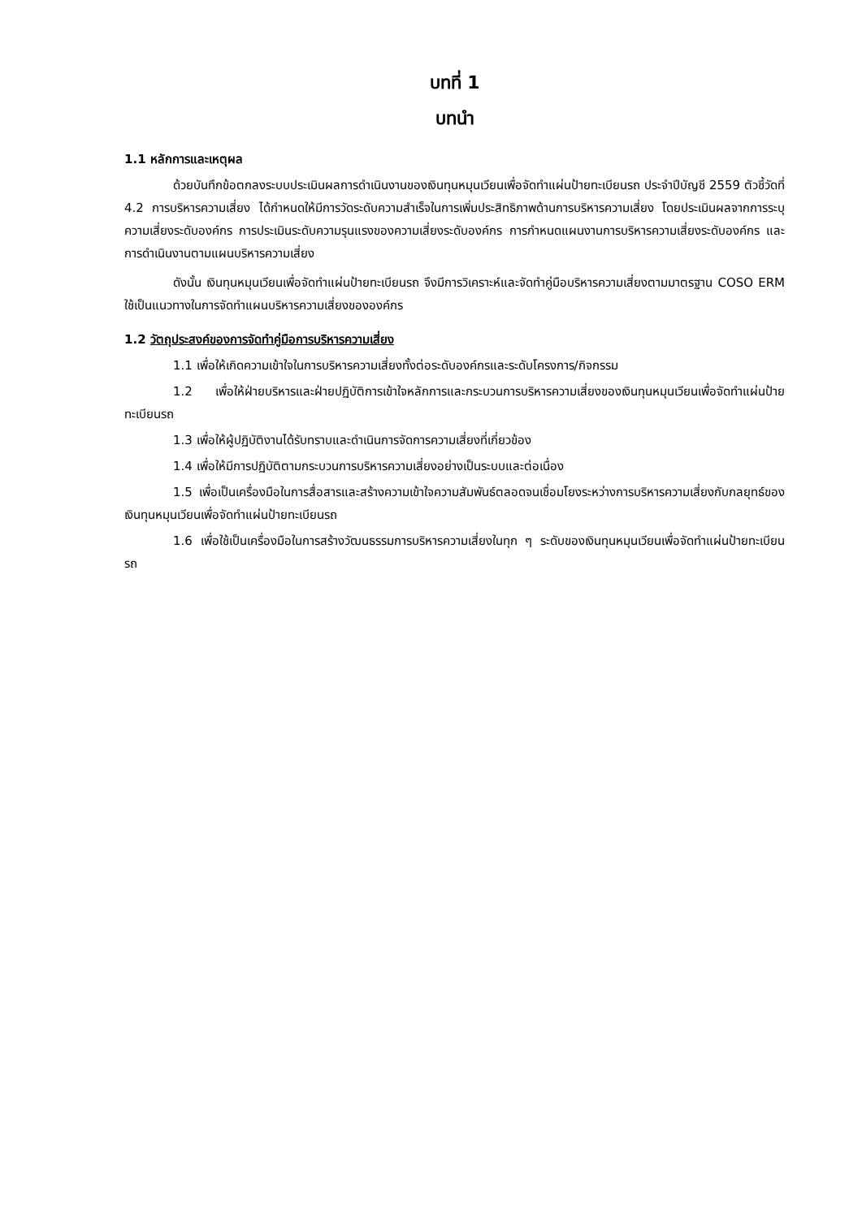บทที่ 1
บทนำ
1.1 หลักการและเหตุผล
ด้วยบันทึกข้อตกลงระบบประเมินผลการดำเนินงานของเงินทุนหมุนเวียนเพื่อจัดทำแผ่นป้ายทะเบียนรถ ประจำปีบัญชี 2559 ตัวชี้วัดที่ 4.2 การบริหารความเสี่ยง ได้กำหนดให้มีการวัดระดับความสำเร็จในการเพิ่มประสิทธิภาพด้านการบริหารความเสี่ยง โดยประเมินผลจากการระบุ ความเสี่ยงระดับองค์กร การประเมินระดับความรุนแรงของความเสี่ยงระดับองค์กร การกำหนดแผนงานการบริหารความเสี่ยงระดับองค์กร และการดำเนินงานตามแผนบริหารความเสี่ยง
ดังนั้น เงินทุนหมุนเวียนเพื่อจัดทำแผ่นป้ายทะเบียนรถ จึงมีการวิเคราะห์และจัดทำคู่มือบริหารความเสี่ยงตามมาตรฐาน COSO ERM ใช้เป็นแนวทางในการจัดทำแผนบริหารความเสี่ยงขององค์กร
1.2 วัตถุประสงค์ของการจัดทำคู่มือการบริหารความเสี่ยง
1.1 เพื่อให้เกิดความเข้าใจในการบริหารความเสี่ยงทั้งต่อระดับองค์กรและระดับโครงการ/กิจกรรม
1.2 เพื่อให้ฝ่ายบริหารและฝ่ายปฏิบัติการเข้าใจหลักการและกระบวนการบริหารความเสี่ยงของเงินทุนหมุนเวียนเพื่อจัดทำแผ่นป้ายทะเบียนรถ
1.3 เพื่อให้ผู้ปฏิบัติงานได้รับทราบและดำเนินการจัดการความเสี่ยงที่เกี่ยวข้อง
1.4 เพื่อให้มีการปฏิบัติตามกระบวนการบริหารความเสี่ยงอย่างเป็นระบบและต่อเนื่อง
1.5 เพื่อเป็นเครื่องมือในการสื่อสารและสร้างความเข้าใจความสัมพันธ์ตลอดจนเชื่อมโยงระหว่างการบริหารความเสี่ยงกับกลยุทธ์ของเงินทุนหมุนเวียนเพื่อจัดทำแผ่นป้ายทะเบียนรถ
1.6 เพื่อใช้เป็นเครื่องมือในการสร้างวัฒนธรรมการบริหารความเสี่ยงในทุก ๆ ระดับของเงินทุนหมุนเวียนเพื่อจัดทำแผ่นป้ายทะเบียนรถ